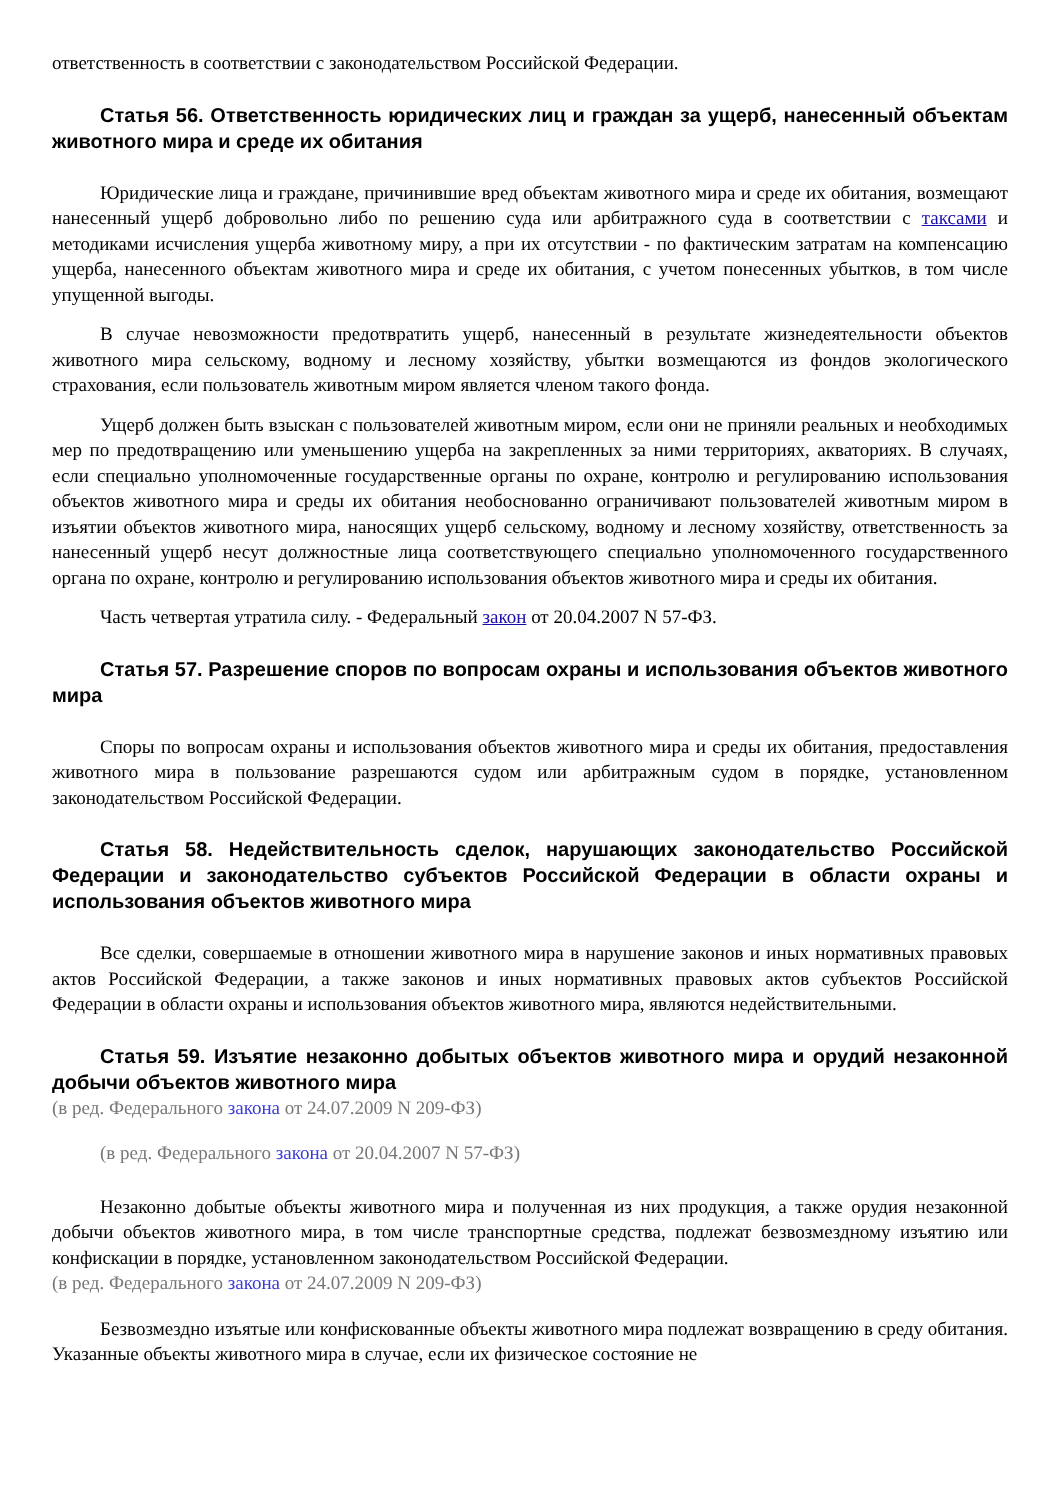ответственность в соответствии с законодательством Российской Федерации.
Статья 56. Ответственность юридических лиц и граждан за ущерб, нанесенный объектам животного мира и среде их обитания
Юридические лица и граждане, причинившие вред объектам животного мира и среде их обитания, возмещают нанесенный ущерб добровольно либо по решению суда или арбитражного суда в соответствии с таксами и методиками исчисления ущерба животному миру, а при их отсутствии - по фактическим затратам на компенсацию ущерба, нанесенного объектам животного мира и среде их обитания, с учетом понесенных убытков, в том числе упущенной выгоды.
В случае невозможности предотвратить ущерб, нанесенный в результате жизнедеятельности объектов животного мира сельскому, водному и лесному хозяйству, убытки возмещаются из фондов экологического страхования, если пользователь животным миром является членом такого фонда.
Ущерб должен быть взыскан с пользователей животным миром, если они не приняли реальных и необходимых мер по предотвращению или уменьшению ущерба на закрепленных за ними территориях, акваториях. В случаях, если специально уполномоченные государственные органы по охране, контролю и регулированию использования объектов животного мира и среды их обитания необоснованно ограничивают пользователей животным миром в изъятии объектов животного мира, наносящих ущерб сельскому, водному и лесному хозяйству, ответственность за нанесенный ущерб несут должностные лица соответствующего специально уполномоченного государственного органа по охране, контролю и регулированию использования объектов животного мира и среды их обитания.
Часть четвертая утратила силу. - Федеральный закон от 20.04.2007 N 57-ФЗ.
Статья 57. Разрешение споров по вопросам охраны и использования объектов животного мира
Споры по вопросам охраны и использования объектов животного мира и среды их обитания, предоставления животного мира в пользование разрешаются судом или арбитражным судом в порядке, установленном законодательством Российской Федерации.
Статья 58. Недействительность сделок, нарушающих законодательство Российской Федерации и законодательство субъектов Российской Федерации в области охраны и использования объектов животного мира
Все сделки, совершаемые в отношении животного мира в нарушение законов и иных нормативных правовых актов Российской Федерации, а также законов и иных нормативных правовых актов субъектов Российской Федерации в области охраны и использования объектов животного мира, являются недействительными.
Статья 59. Изъятие незаконно добытых объектов животного мира и орудий незаконной добычи объектов животного мира
(в ред. Федерального закона от 24.07.2009 N 209-ФЗ)
(в ред. Федерального закона от 20.04.2007 N 57-ФЗ)
Незаконно добытые объекты животного мира и полученная из них продукция, а также орудия незаконной добычи объектов животного мира, в том числе транспортные средства, подлежат безвозмездному изъятию или конфискации в порядке, установленном законодательством Российской Федерации.
(в ред. Федерального закона от 24.07.2009 N 209-ФЗ)
Безвозмездно изъятые или конфискованные объекты животного мира подлежат возвращению в среду обитания. Указанные объекты животного мира в случае, если их физическое состояние не